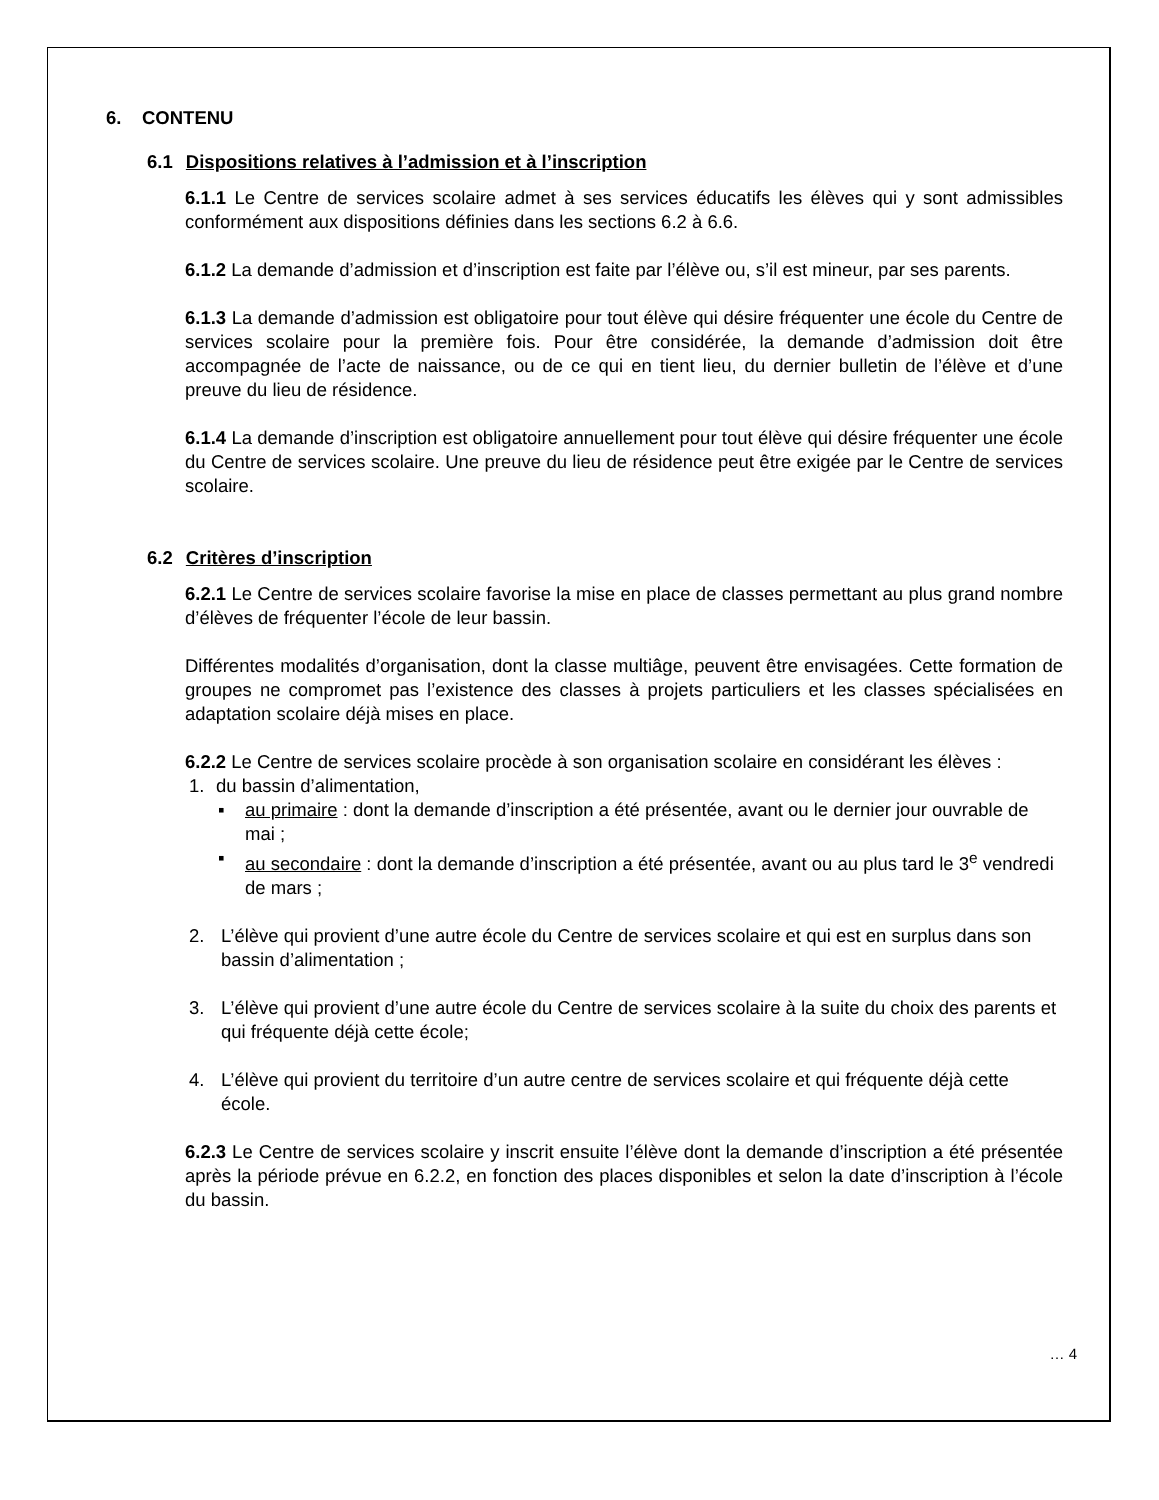6. CONTENU
6.1 Dispositions relatives à l’admission et à l’inscription
6.1.1 Le Centre de services scolaire admet à ses services éducatifs les élèves qui y sont admissibles conformément aux dispositions définies dans les sections 6.2 à 6.6.
6.1.2 La demande d’admission et d’inscription est faite par l’élève ou, s’il est mineur, par ses parents.
6.1.3 La demande d’admission est obligatoire pour tout élève qui désire fréquenter une école du Centre de services scolaire pour la première fois. Pour être considérée, la demande d’admission doit être accompagnée de l’acte de naissance, ou de ce qui en tient lieu, du dernier bulletin de l’élève et d’une preuve du lieu de résidence.
6.1.4 La demande d’inscription est obligatoire annuellement pour tout élève qui désire fréquenter une école du Centre de services scolaire. Une preuve du lieu de résidence peut être exigée par le Centre de services scolaire.
6.2 Critères d’inscription
6.2.1 Le Centre de services scolaire favorise la mise en place de classes permettant au plus grand nombre d’élèves de fréquenter l’école de leur bassin.
Différentes modalités d’organisation, dont la classe multiâge, peuvent être envisagées. Cette formation de groupes ne compromet pas l’existence des classes à projets particuliers et les classes spécialisées en adaptation scolaire déjà mises en place.
6.2.2 Le Centre de services scolaire procède à son organisation scolaire en considérant les élèves :
1. du bassin d’alimentation,
▪ au primaire : dont la demande d’inscription a été présentée, avant ou le dernier jour ouvrable de mai ;
▪ au secondaire : dont la demande d’inscription a été présentée, avant ou au plus tard le 3<sup>e</sup> vendredi de mars ;
2. L’élève qui provient d’une autre école du Centre de services scolaire et qui est en surplus dans son bassin d’alimentation ;
3. L’élève qui provient d’une autre école du Centre de services scolaire à la suite du choix des parents et qui fréquente déjà cette école;
4. L’élève qui provient du territoire d’un autre centre de services scolaire et qui fréquente déjà cette école.
6.2.3 Le Centre de services scolaire y inscrit ensuite l’élève dont la demande d’inscription a été présentée après la période prévue en 6.2.2, en fonction des places disponibles et selon la date d’inscription à l’école du bassin.
… 4